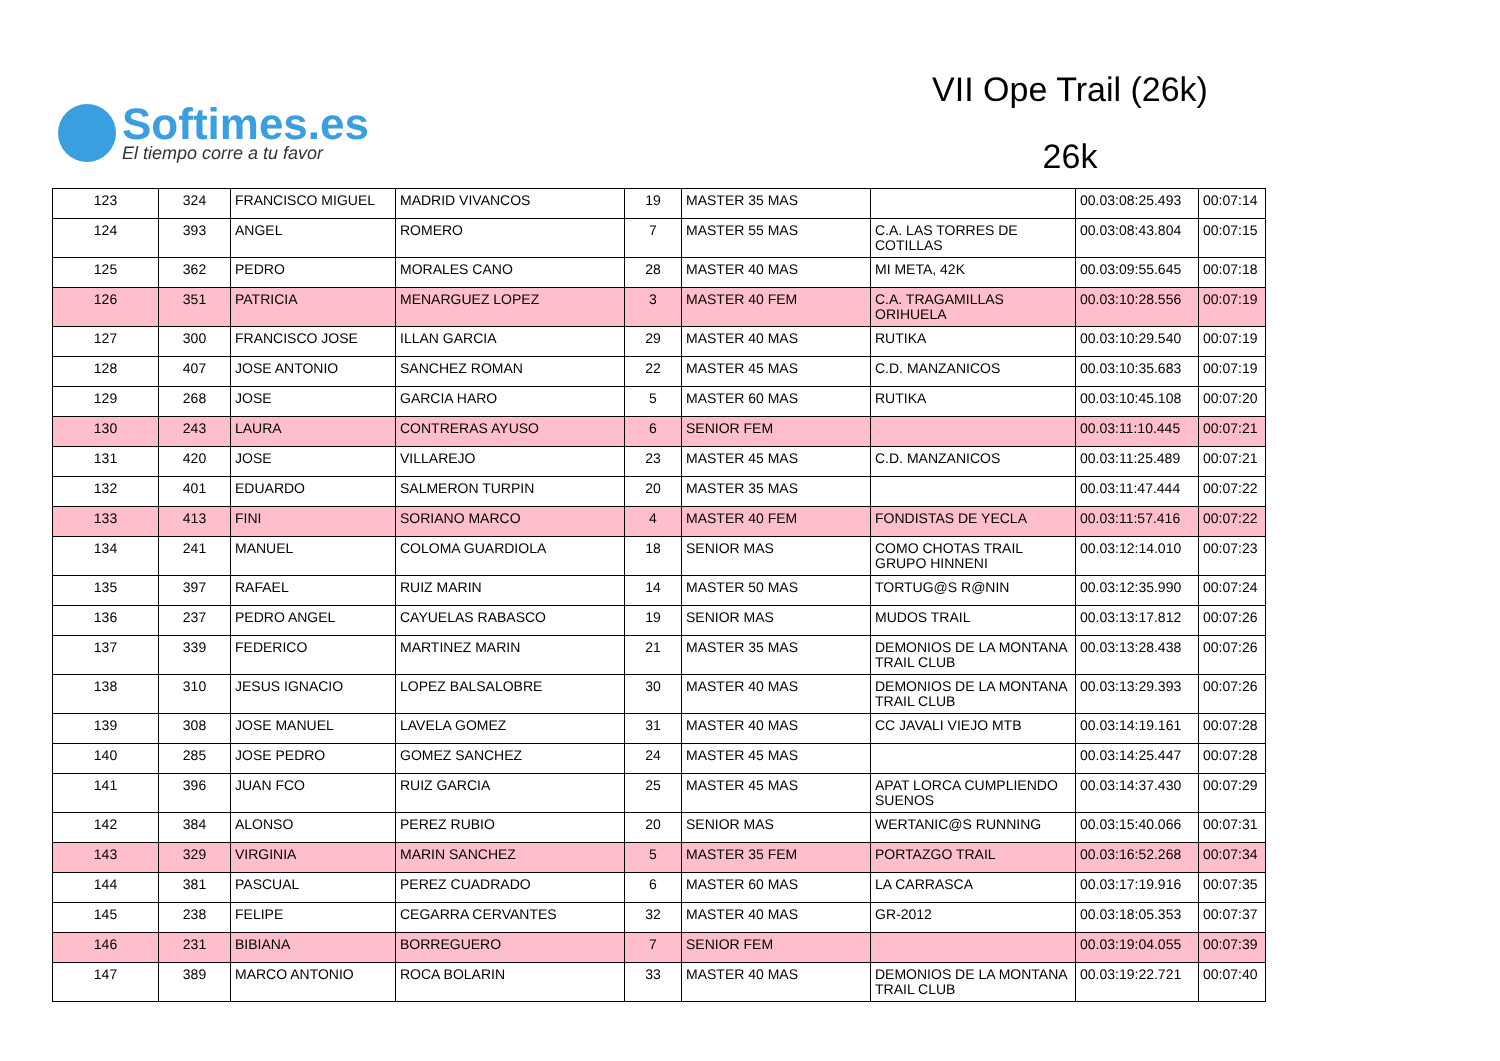Softimes.es
El tiempo corre a tu favor
VII Ope Trail (26k)
26k
| 123 | 324 | FRANCISCO MIGUEL | MADRID VIVANCOS | 19 | MASTER 35 MAS | | 00.03:08:25.493 | 00:07:14 |
| 124 | 393 | ANGEL | ROMERO | 7 | MASTER 55 MAS | C.A. LAS TORRES DE COTILLAS | 00.03:08:43.804 | 00:07:15 |
| 125 | 362 | PEDRO | MORALES CANO | 28 | MASTER 40 MAS | MI META, 42K | 00.03:09:55.645 | 00:07:18 |
| 126 | 351 | PATRICIA | MENARGUEZ LOPEZ | 3 | MASTER 40 FEM | C.A. TRAGAMILLAS ORIHUELA | 00.03:10:28.556 | 00:07:19 |
| 127 | 300 | FRANCISCO JOSE | ILLAN GARCIA | 29 | MASTER 40 MAS | RUTIKA | 00.03:10:29.540 | 00:07:19 |
| 128 | 407 | JOSE ANTONIO | SANCHEZ ROMAN | 22 | MASTER 45 MAS | C.D. MANZANICOS | 00.03:10:35.683 | 00:07:19 |
| 129 | 268 | JOSE | GARCIA HARO | 5 | MASTER 60 MAS | RUTIKA | 00.03:10:45.108 | 00:07:20 |
| 130 | 243 | LAURA | CONTRERAS AYUSO | 6 | SENIOR FEM | | 00.03:11:10.445 | 00:07:21 |
| 131 | 420 | JOSE | VILLAREJO | 23 | MASTER 45 MAS | C.D. MANZANICOS | 00.03:11:25.489 | 00:07:21 |
| 132 | 401 | EDUARDO | SALMERON TURPIN | 20 | MASTER 35 MAS | | 00.03:11:47.444 | 00:07:22 |
| 133 | 413 | FINI | SORIANO MARCO | 4 | MASTER 40 FEM | FONDISTAS DE YECLA | 00.03:11:57.416 | 00:07:22 |
| 134 | 241 | MANUEL | COLOMA GUARDIOLA | 18 | SENIOR MAS | COMO CHOTAS TRAIL GRUPO HINNENI | 00.03:12:14.010 | 00:07:23 |
| 135 | 397 | RAFAEL | RUIZ MARIN | 14 | MASTER 50 MAS | TORTUG@S R@NIN | 00.03:12:35.990 | 00:07:24 |
| 136 | 237 | PEDRO ANGEL | CAYUELAS RABASCO | 19 | SENIOR MAS | MUDOS TRAIL | 00.03:13:17.812 | 00:07:26 |
| 137 | 339 | FEDERICO | MARTINEZ MARIN | 21 | MASTER 35 MAS | DEMONIOS DE LA MONTANA TRAIL CLUB | 00.03:13:28.438 | 00:07:26 |
| 138 | 310 | JESUS IGNACIO | LOPEZ BALSALOBRE | 30 | MASTER 40 MAS | DEMONIOS DE LA MONTANA TRAIL CLUB | 00.03:13:29.393 | 00:07:26 |
| 139 | 308 | JOSE MANUEL | LAVELA GOMEZ | 31 | MASTER 40 MAS | CC JAVALI VIEJO MTB | 00.03:14:19.161 | 00:07:28 |
| 140 | 285 | JOSE PEDRO | GOMEZ SANCHEZ | 24 | MASTER 45 MAS | | 00.03:14:25.447 | 00:07:28 |
| 141 | 396 | JUAN FCO | RUIZ GARCIA | 25 | MASTER 45 MAS | APAT LORCA CUMPLIENDO SUENOS | 00.03:14:37.430 | 00:07:29 |
| 142 | 384 | ALONSO | PEREZ RUBIO | 20 | SENIOR MAS | WERTANIC@S RUNNING | 00.03:15:40.066 | 00:07:31 |
| 143 | 329 | VIRGINIA | MARIN SANCHEZ | 5 | MASTER 35 FEM | PORTAZGO TRAIL | 00.03:16:52.268 | 00:07:34 |
| 144 | 381 | PASCUAL | PEREZ CUADRADO | 6 | MASTER 60 MAS | LA CARRASCA | 00.03:17:19.916 | 00:07:35 |
| 145 | 238 | FELIPE | CEGARRA CERVANTES | 32 | MASTER 40 MAS | GR-2012 | 00.03:18:05.353 | 00:07:37 |
| 146 | 231 | BIBIANA | BORREGUERO | 7 | SENIOR FEM | | 00.03:19:04.055 | 00:07:39 |
| 147 | 389 | MARCO ANTONIO | ROCA BOLARIN | 33 | MASTER 40 MAS | DEMONIOS DE LA MONTANA TRAIL CLUB | 00.03:19:22.721 | 00:07:40 |